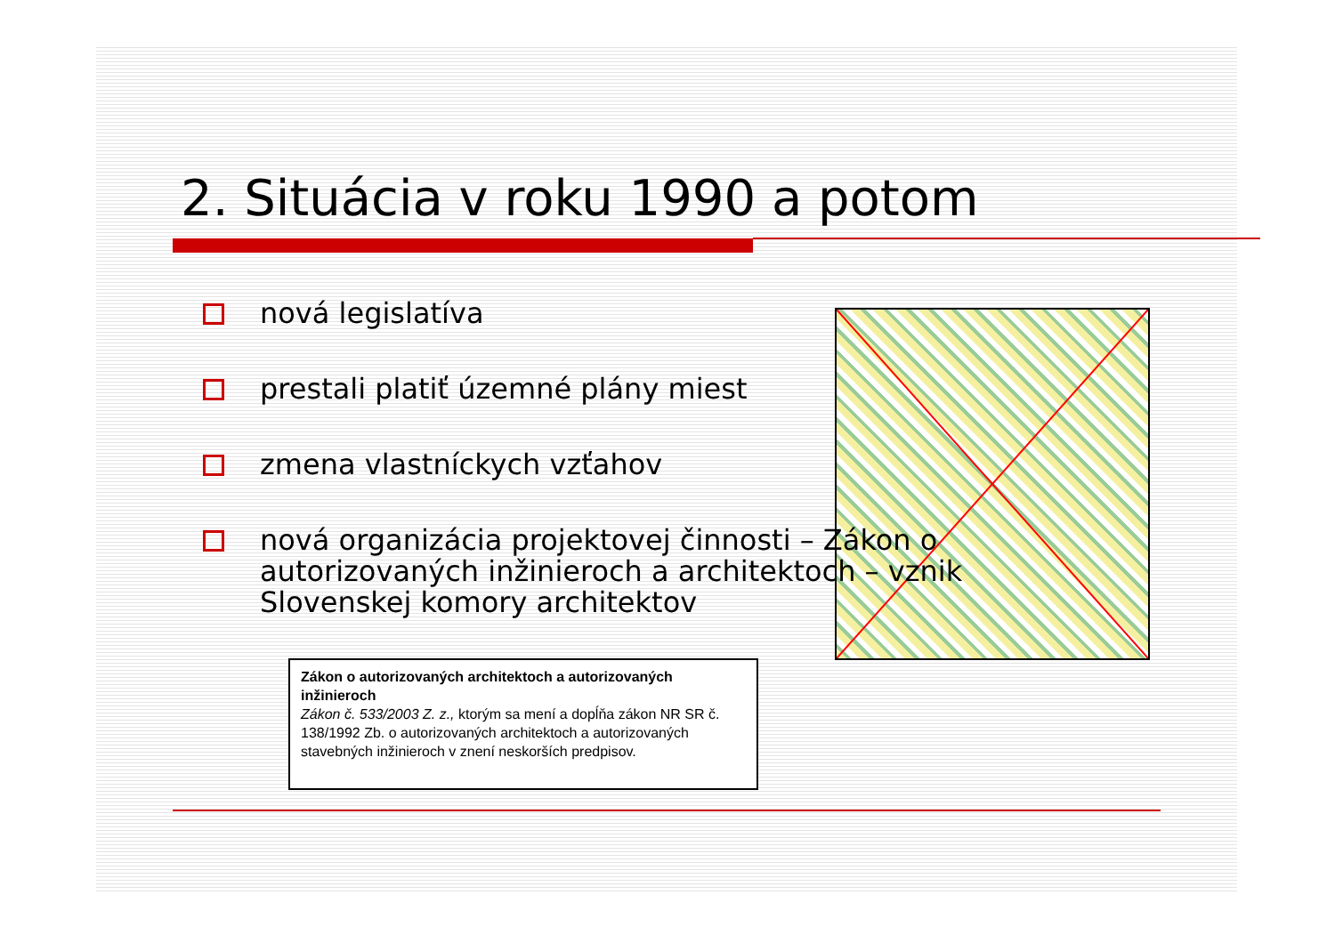2. Situácia v roku 1990 a potom
nová legislatíva
prestali platiť územné plány miest
zmena vlastníckych vzťahov
nová organizácia projektovej činnosti – Zákon o autorizovaných inžinieroch a architektoch – vznik Slovenskej komory architektov
Zákon o autorizovaných architektoch a autorizovaných inžinieroch
Zákon č. 533/2003 Z. z., ktorým sa mení a dopĺňa zákon NR SR č. 138/1992 Zb. o autorizovaných architektoch a autorizovaných stavebných inžinieroch v znení neskorších predpisov.